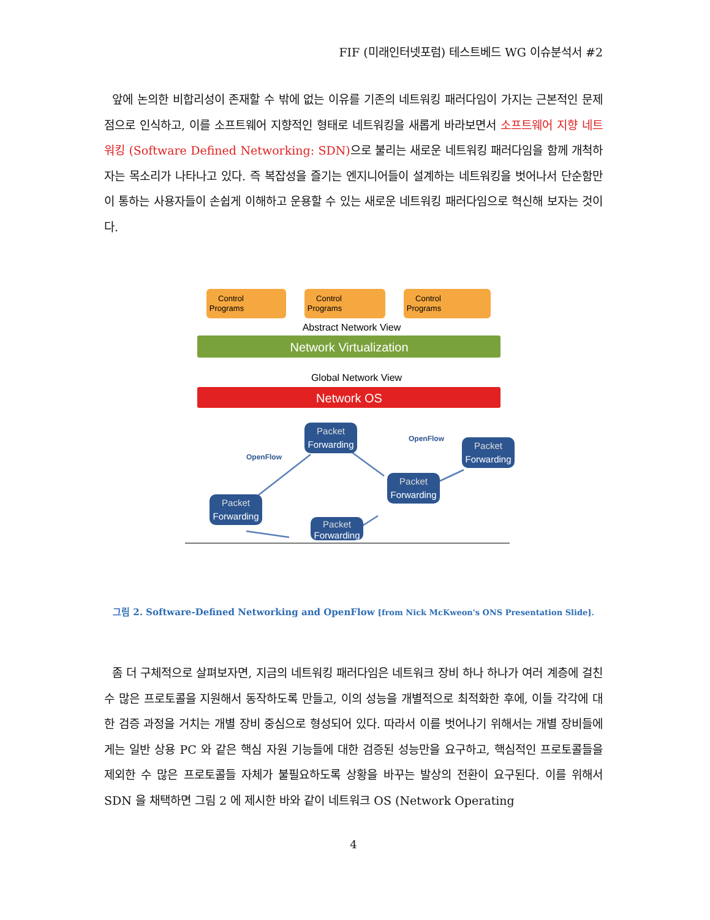FIF (미래인터넷포럼) 테스트베드 WG 이슈분석서 #2
앞에 논의한 비합리성이 존재할 수 밖에 없는 이유를 기존의 네트워킹 패러다임이 가지는 근본적인 문제점으로 인식하고, 이를 소프트웨어 지향적인 형태로 네트워킹을 새롭게 바라보면서 소프트웨어 지향 네트워킹 (Software Defined Networking: SDN) 으로 불리는 새로운 네트워킹 패러다임을 함께 개척하자는 목소리가 나타나고 있다. 즉 복잡성을 즐기는 엔지니어들이 설계하는 네트워킹을 벗어나서 단순함만이 통하는 사용자들이 손쉽게 이해하고 운용할 수 있는 새로운 네트워킹 패러다임으로 혁신해 보자는 것이다.
Control
Programs
Control
Programs
Control
Programs
Abstract Network View
Network Virtualization
Global Network View
Network OS
Packet
Forwarding
Packet
Forwarding
Packet
Forwarding
Packet
Forwarding
Packet
Forwarding
OpenFlow
OpenFlow
그림 2. Software-Defined Networking and OpenFlow [from Nick McKweon's ONS Presentation Slide].
좀 더 구체적으로 살펴보자면, 지금의 네트워킹 패러다임은 네트워크 장비 하나 하나가 여러 계층에 걸친 수 많은 프로토콜을 지원해서 동작하도록 만들고, 이의 성능을 개별적으로 최적화한 후에, 이들 각각에 대한 검증 과정을 거치는 개별 장비 중심으로 형성되어 있다. 따라서 이를 벗어나기 위해서는 개별 장비들에게는 일반 상용 PC 와 같은 핵심 자원 기능들에 대한 검증된 성능만을 요구하고, 핵심적인 프로토콜들을 제외한 수 많은 프로토콜들 자체가 불필요하도록 상황을 바꾸는 발상의 전환이 요구된다. 이를 위해서 SDN 을 채택하면 그림 2 에 제시한 바와 같이 네트워크 OS (Network Operating
4